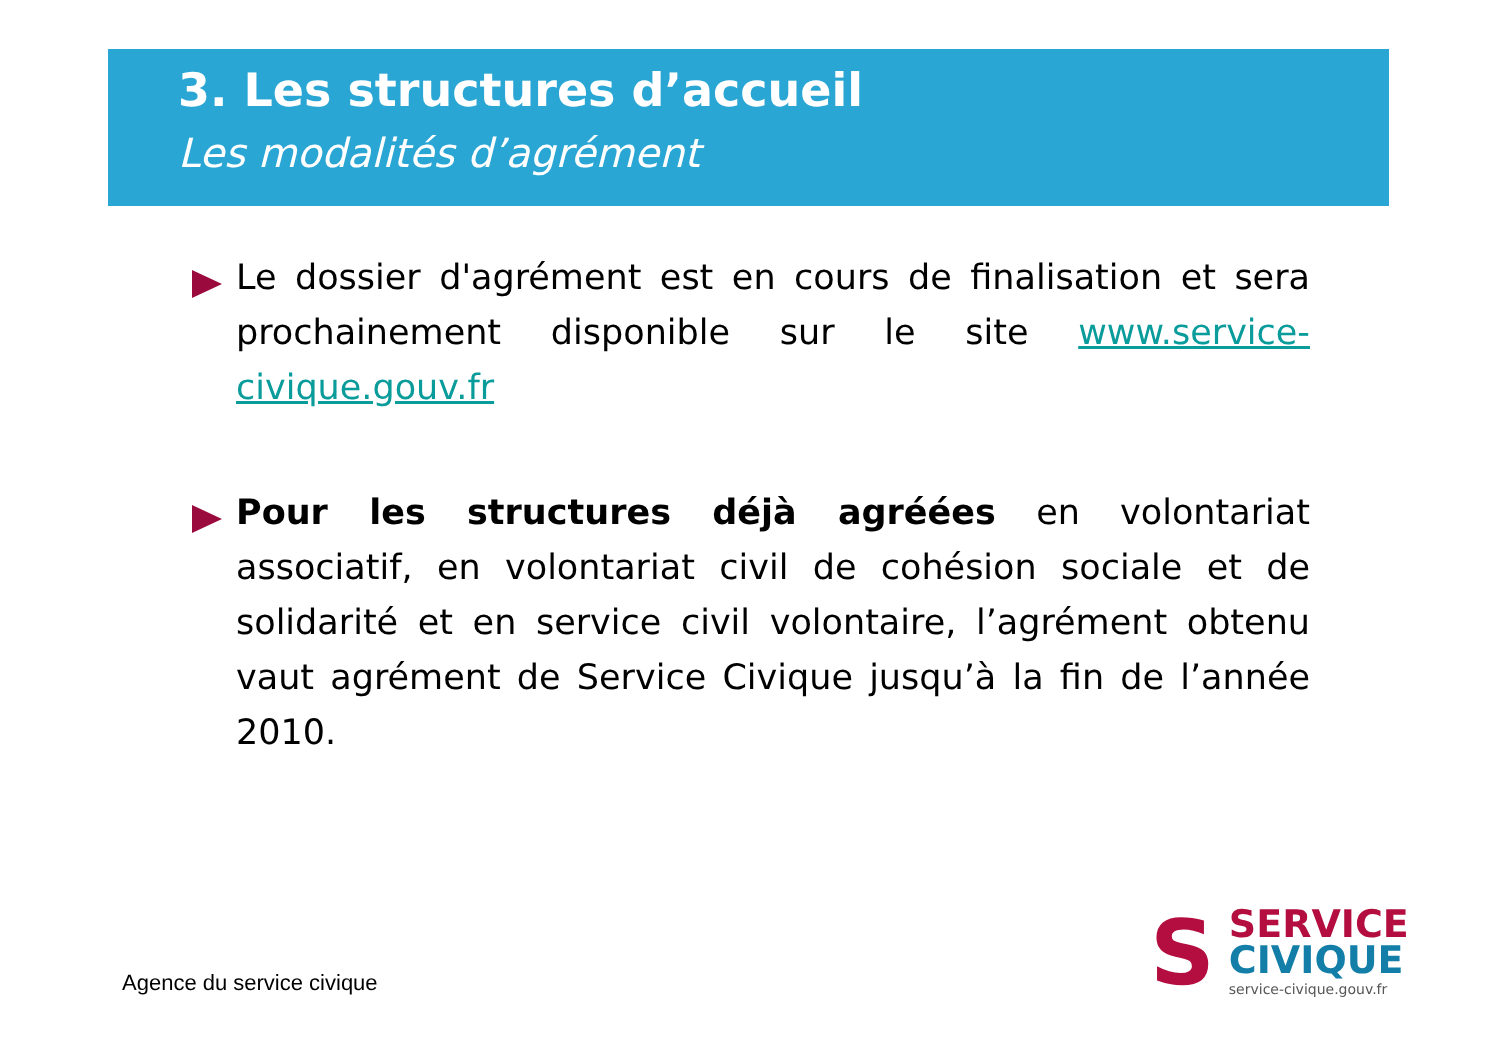3. Les structures d’accueil
Les modalités d’agrément
Le dossier d'agrément est en cours de finalisation et sera prochainement disponible sur le site www.service-civique.gouv.fr
Pour les structures déjà agréées en volontariat associatif, en volontariat civil de cohésion sociale et de solidarité et en service civil volontaire, l’agrément obtenu vaut agrément de Service Civique jusqu’à la fin de l’année 2010.
Agence du service civique
S
SERVICE
CIVIQUE
service-civique.gouv.fr